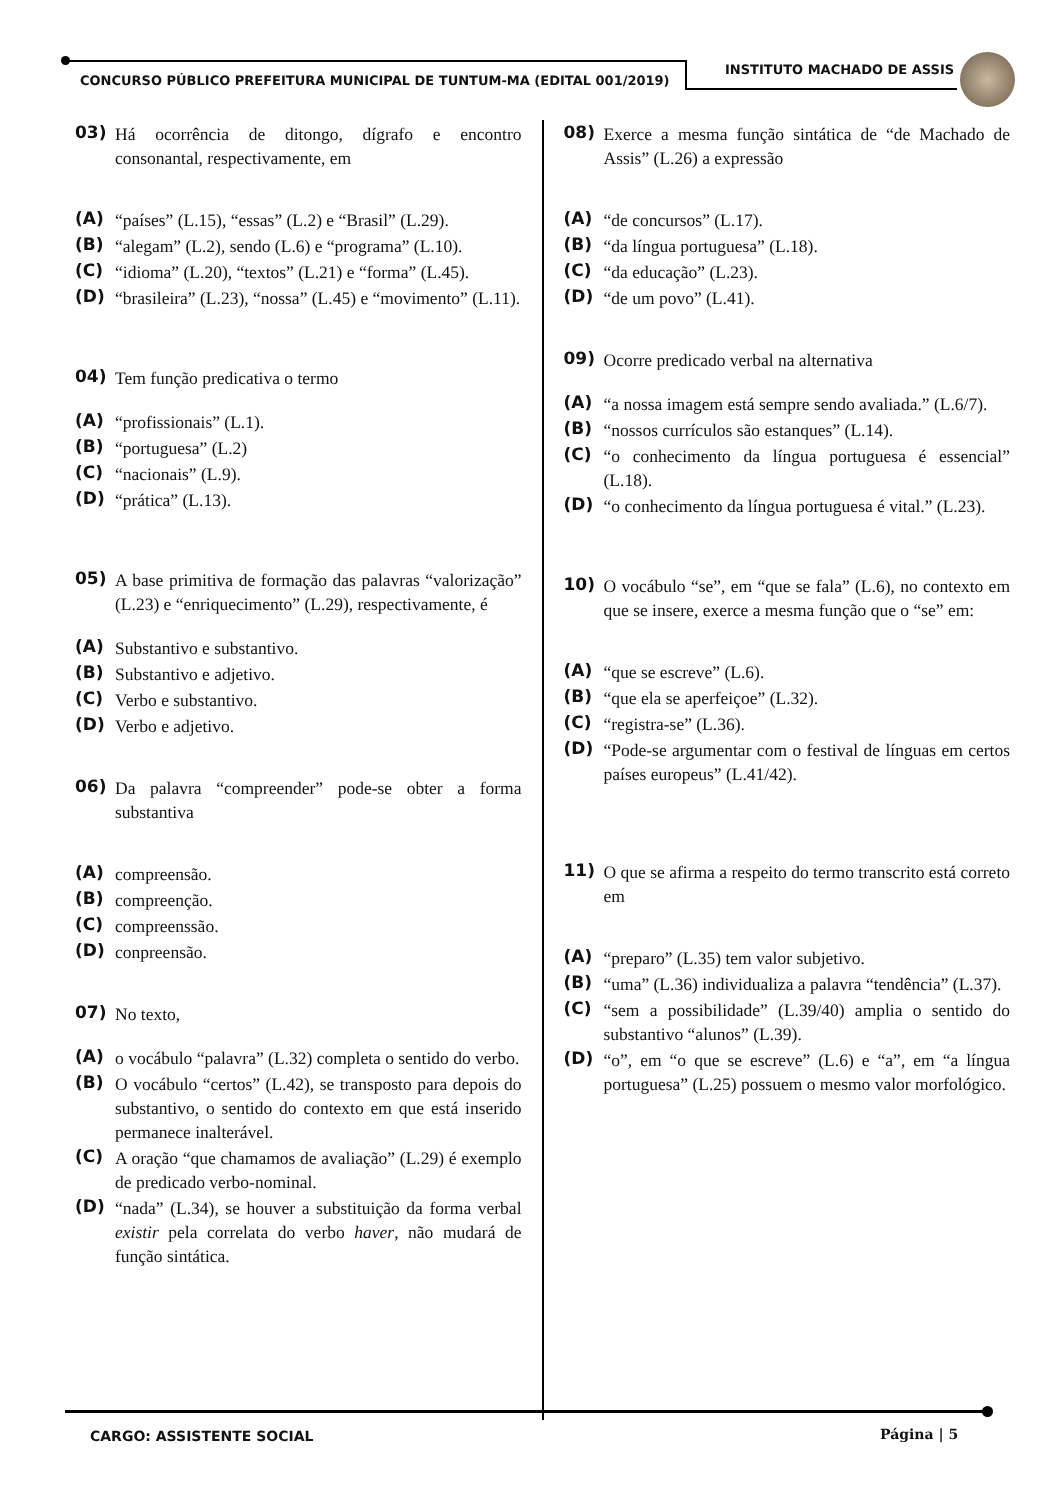CONCURSO PÚBLICO PREFEITURA MUNICIPAL DE TUNTUM-MA (EDITAL 001/2019)
INSTITUTO MACHADO DE ASSIS
03) Há ocorrência de ditongo, dígrafo e encontro consonantal, respectivamente, em
(A) “países” (L.15), “essas” (L.2) e “Brasil” (L.29).
(B) “alegam” (L.2), sendo (L.6) e “programa” (L.10).
(C) “idioma” (L.20), “textos” (L.21) e “forma” (L.45).
(D) “brasileira” (L.23), “nossa” (L.45) e “movimento” (L.11).
04) Tem função predicativa o termo
(A) “profissionais” (L.1).
(B) “portuguesa” (L.2)
(C) “nacionais” (L.9).
(D) “prática” (L.13).
05) A base primitiva de formação das palavras “valorização” (L.23) e “enriquecimento” (L.29), respectivamente, é
(A) Substantivo e substantivo.
(B) Substantivo e adjetivo.
(C) Verbo e substantivo.
(D) Verbo e adjetivo.
06) Da palavra “compreender” pode-se obter a forma substantiva
(A) compreensão.
(B) compreenção.
(C) compreenssão.
(D) conpreensão.
07) No texto,
(A) o vocábulo “palavra” (L.32) completa o sentido do verbo.
(B) O vocábulo “certos” (L.42), se transposto para depois do substantivo, o sentido do contexto em que está inserido permanece inalterável.
(C) A oração “que chamamos de avaliação” (L.29) é exemplo de predicado verbo-nominal.
(D) “nada” (L.34), se houver a substituição da forma verbal existir pela correlata do verbo haver, não mudará de função sintática.
08) Exerce a mesma função sintática de “de Machado de Assis” (L.26) a expressão
(A) “de concursos” (L.17).
(B) “da língua portuguesa” (L.18).
(C) “da educação” (L.23).
(D) “de um povo” (L.41).
09) Ocorre predicado verbal na alternativa
(A) “a nossa imagem está sempre sendo avaliada.” (L.6/7).
(B) “nossos currículos são estanques” (L.14).
(C) “o conhecimento da língua portuguesa é essencial” (L.18).
(D) “o conhecimento da língua portuguesa é vital.” (L.23).
10) O vocábulo “se”, em “que se fala” (L.6), no contexto em que se insere, exerce a mesma função que o “se” em:
(A) “que se escreve” (L.6).
(B) “que ela se aperfeiçoe” (L.32).
(C) “registra-se” (L.36).
(D) “Pode-se argumentar com o festival de línguas em certos países europeus” (L.41/42).
11) O que se afirma a respeito do termo transcrito está correto em
(A) “preparo” (L.35) tem valor subjetivo.
(B) “uma” (L.36) individualiza a palavra “tendência” (L.37).
(C) “sem a possibilidade” (L.39/40) amplia o sentido do substantivo “alunos” (L.39).
(D) “o”, em “o que se escreve” (L.6) e “a”, em “a língua portuguesa” (L.25) possuem o mesmo valor morfológico.
CARGO: ASSISTENTE SOCIAL Página | 5